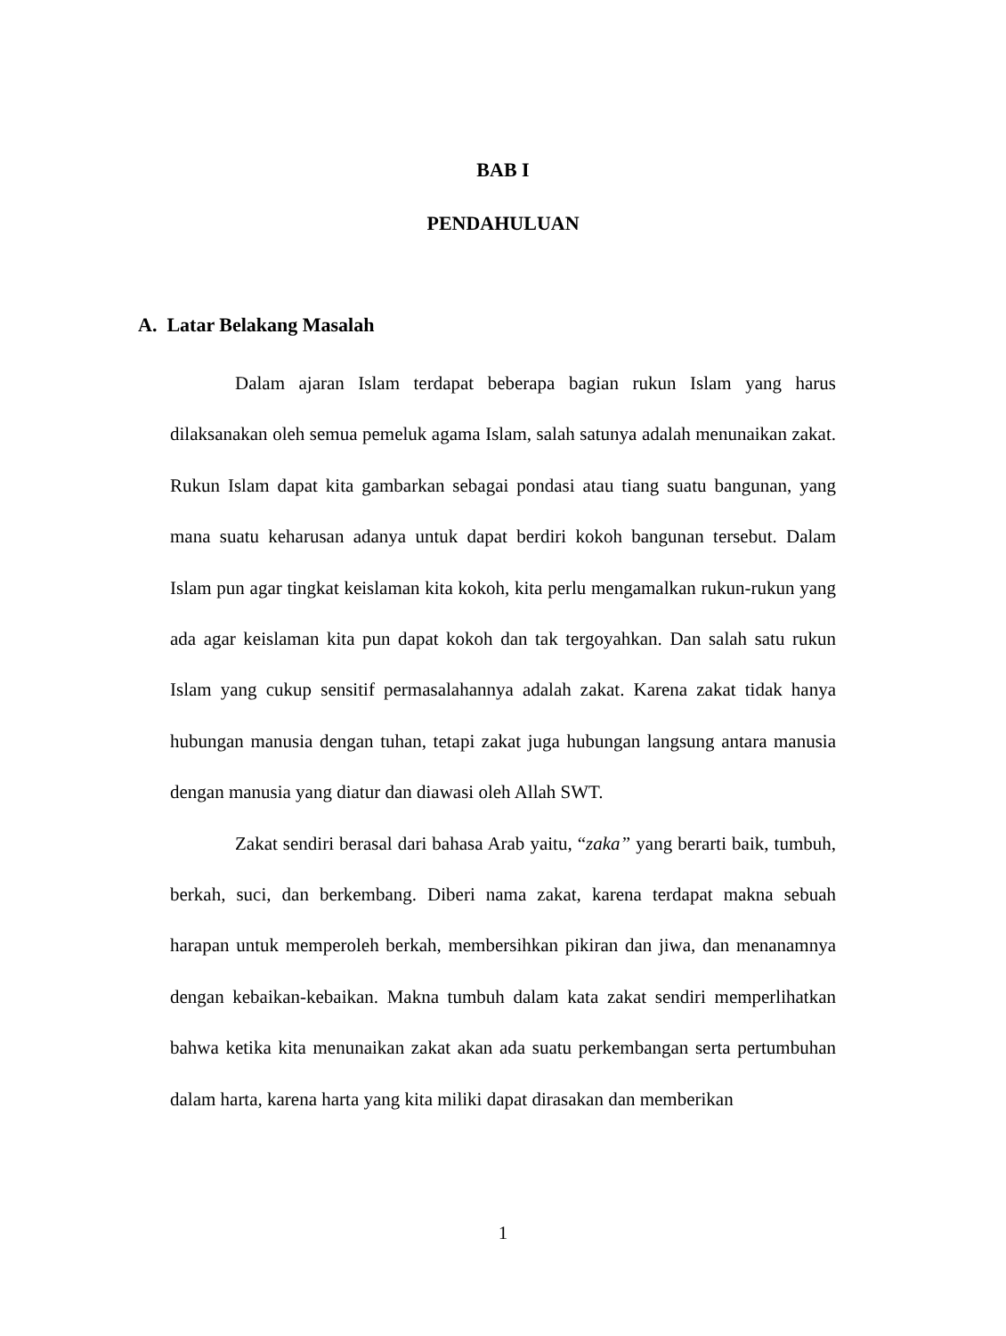BAB I
PENDAHULUAN
A. Latar Belakang Masalah
Dalam ajaran Islam terdapat beberapa bagian rukun Islam yang harus dilaksanakan oleh semua pemeluk agama Islam, salah satunya adalah menunaikan zakat. Rukun Islam dapat kita gambarkan sebagai pondasi atau tiang suatu bangunan, yang mana suatu keharusan adanya untuk dapat berdiri kokoh bangunan tersebut. Dalam Islam pun agar tingkat keislaman kita kokoh, kita perlu mengamalkan rukun-rukun yang ada agar keislaman kita pun dapat kokoh dan tak tergoyahkan. Dan salah satu rukun Islam yang cukup sensitif permasalahannya adalah zakat. Karena zakat tidak hanya hubungan manusia dengan tuhan, tetapi zakat juga hubungan langsung antara manusia dengan manusia yang diatur dan diawasi oleh Allah SWT.
Zakat sendiri berasal dari bahasa Arab yaitu, “zaka” yang berarti baik, tumbuh, berkah, suci, dan berkembang. Diberi nama zakat, karena terdapat makna sebuah harapan untuk memperoleh berkah, membersihkan pikiran dan jiwa, dan menanamnya dengan kebaikan-kebaikan. Makna tumbuh dalam kata zakat sendiri memperlihatkan bahwa ketika kita menunaikan zakat akan ada suatu perkembangan serta pertumbuhan dalam harta, karena harta yang kita miliki dapat dirasakan dan memberikan
1